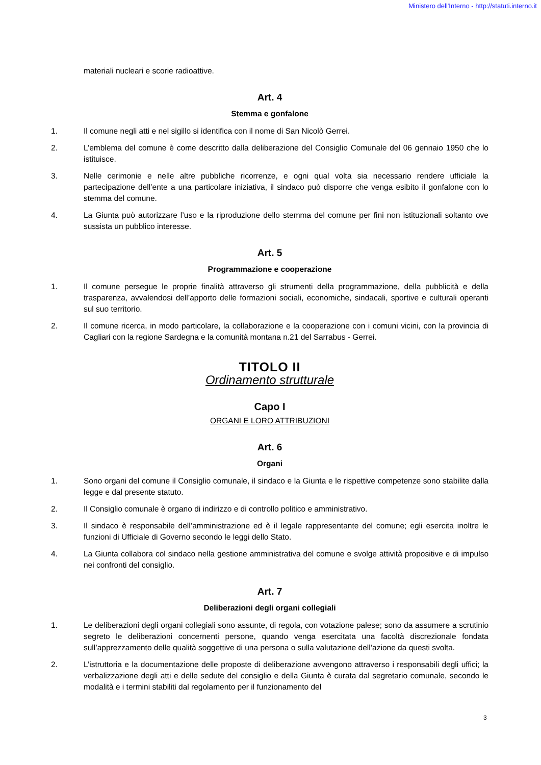Ministero dell'Interno - http://statuti.interno.it
materiali nucleari e scorie radioattive.
Art. 4
Stemma e gonfalone
1. Il comune negli atti e nel sigillo si identifica con il nome di San Nicolò Gerrei.
2. L’emblema del comune è come descritto dalla deliberazione del Consiglio Comunale del 06 gennaio 1950 che lo istituisce.
3. Nelle cerimonie e nelle altre pubbliche ricorrenze, e ogni qual volta sia necessario rendere ufficiale la partecipazione dell’ente a una particolare iniziativa, il sindaco può disporre che venga esibito il gonfalone con lo stemma del comune.
4. La Giunta può autorizzare l’uso e la riproduzione dello stemma del comune per fini non istituzionali soltanto ove sussista un pubblico interesse.
Art. 5
Programmazione e cooperazione
1. Il comune persegue le proprie finalità attraverso gli strumenti della programmazione, della pubblicità e della trasparenza, avvalendosi dell’apporto delle formazioni sociali, economiche, sindacali, sportive e culturali operanti sul suo territorio.
2. Il comune ricerca, in modo particolare, la collaborazione e la cooperazione con i comuni vicini, con la provincia di Cagliari con la regione Sardegna e la comunità montana n.21 del Sarrabus - Gerrei.
TITOLO II
Ordinamento strutturale
Capo I
ORGANI E LORO ATTRIBUZIONI
Art. 6
Organi
1. Sono organi del comune il Consiglio comunale, il sindaco e la Giunta e le rispettive competenze sono stabilite dalla legge e dal presente statuto.
2. Il Consiglio comunale è organo di indirizzo e di controllo politico e amministrativo.
3. Il sindaco è responsabile dell’amministrazione ed è il legale rappresentante del comune; egli esercita inoltre le funzioni di Ufficiale di Governo secondo le leggi dello Stato.
4. La Giunta collabora col sindaco nella gestione amministrativa del comune e svolge attività propositive e di impulso nei confronti del consiglio.
Art. 7
Deliberazioni degli organi collegiali
1. Le deliberazioni degli organi collegiali sono assunte, di regola, con votazione palese; sono da assumere a scrutinio segreto le deliberazioni concernenti persone, quando venga esercitata una facoltà discrezionale fondata sull’apprezzamento delle qualità soggettive di una persona o sulla valutazione dell’azione da questi svolta.
2. L’istruttoria e la documentazione delle proposte di deliberazione avvengono attraverso i responsabili degli uffici; la verbalizzazione degli atti e delle sedute del consiglio e della Giunta è curata dal segretario comunale, secondo le modalità e i termini stabiliti dal regolamento per il funzionamento del
3